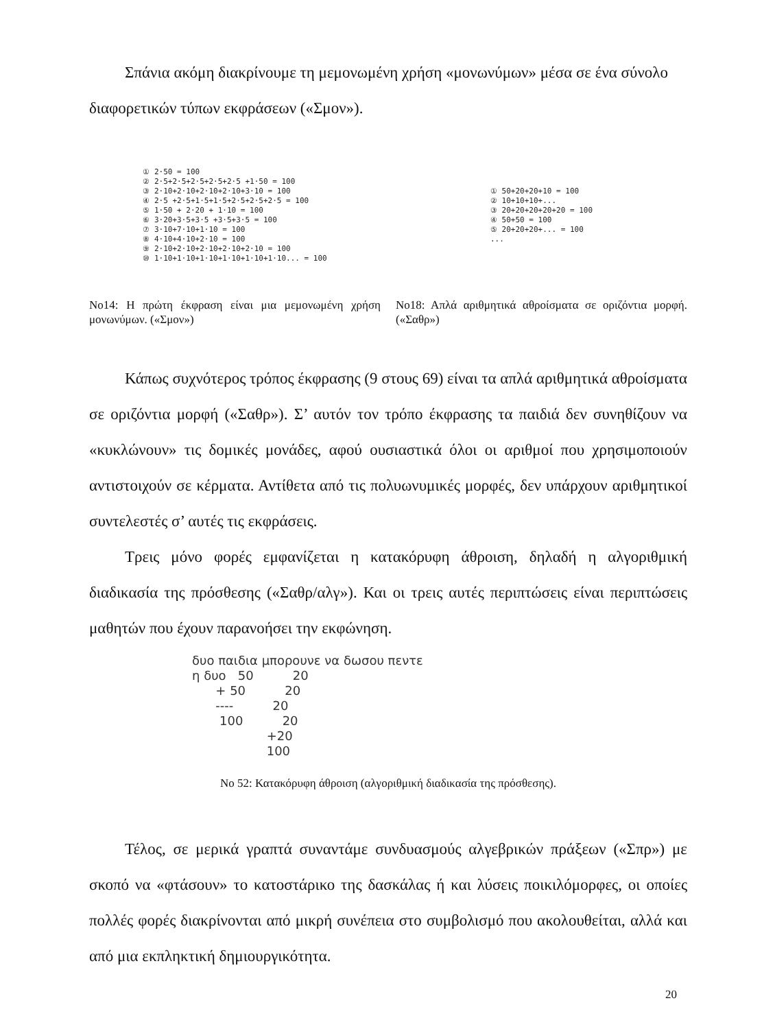Σπάνια ακόμη διακρίνουμε τη μεμονωμένη χρήση «μονωνύμων» μέσα σε ένα σύνολο
διαφορετικών τύπων εκφράσεων («Σμον»).
① 2·50 = 100 ② 2·5+2·5+2·5+2·5+2·5 +1·50 = 100 ③ 2·10+2·10+2·10+2·10+3·10 = 100 ④ 2·5 +2·5+1·5+1·5+2·5+2·5+2·5 = 100 ⑤ 1·50 + 2·20 + 1·10 = 100 ⑥ 3·20+3·5+3·5 +3·5+3·5 = 100 ⑦ 3·10+7·10+1·10 = 100 ⑧ 4·10+4·10+2·10 = 100 ⑨ 2·10+2·10+2·10+2·10+2·10 = 100 ⑩ 1·10+1·10+1·10+1·10+1·10+1·10... = 100
Νο14: Η πρώτη έκφραση είναι μια μεμονωμένη χρήση μονωνύμων. («Σμον»)
① 50+20+20+10 = 100 ② 10+10+10+... ③ 20+20+20+20+20 = 100 ④ 50+50 = 100 ⑤ 20+20+20+... = 100 ...
Νο18: Απλά αριθμητικά αθροίσματα σε οριζόντια μορφή. («Σαθρ»)
Κάπως συχνότερος τρόπος έκφρασης (9 στους 69) είναι τα απλά αριθμητικά αθροίσματα σε οριζόντια μορφή («Σαθρ»). Σ’ αυτόν τον τρόπο έκφρασης τα παιδιά δεν συνηθίζουν να «κυκλώνουν» τις δομικές μονάδες, αφού ουσιαστικά όλοι οι αριθμοί που χρησιμοποιούν αντιστοιχούν σε κέρματα. Αντίθετα από τις πολυωνυμικές μορφές, δεν υπάρχουν αριθμητικοί συντελεστές σ’ αυτές τις εκφράσεις.
Τρεις μόνο φορές εμφανίζεται η κατακόρυφη άθροιση, δηλαδή η αλγοριθμική διαδικασία της πρόσθεσης («Σαθρ/αλγ»). Και οι τρεις αυτές περιπτώσεις είναι περιπτώσεις μαθητών που έχουν παρανοήσει την εκφώνηση.
δυο παιδια μπορουνε να δωσου πεντε η δυο 50 20 + 50 20 ---- 20 100 20 +20 100
Νο 52: Κατακόρυφη άθροιση (αλγοριθμική διαδικασία της πρόσθεσης).
Τέλος, σε μερικά γραπτά συναντάμε συνδυασμούς αλγεβρικών πράξεων («Σπρ») με σκοπό να «φτάσουν» το κατοστάρικο της δασκάλας ή και λύσεις ποικιλόμορφες, οι οποίες πολλές φορές διακρίνονται από μικρή συνέπεια στο συμβολισμό που ακολουθείται, αλλά και από μια εκπληκτική δημιουργικότητα.
20